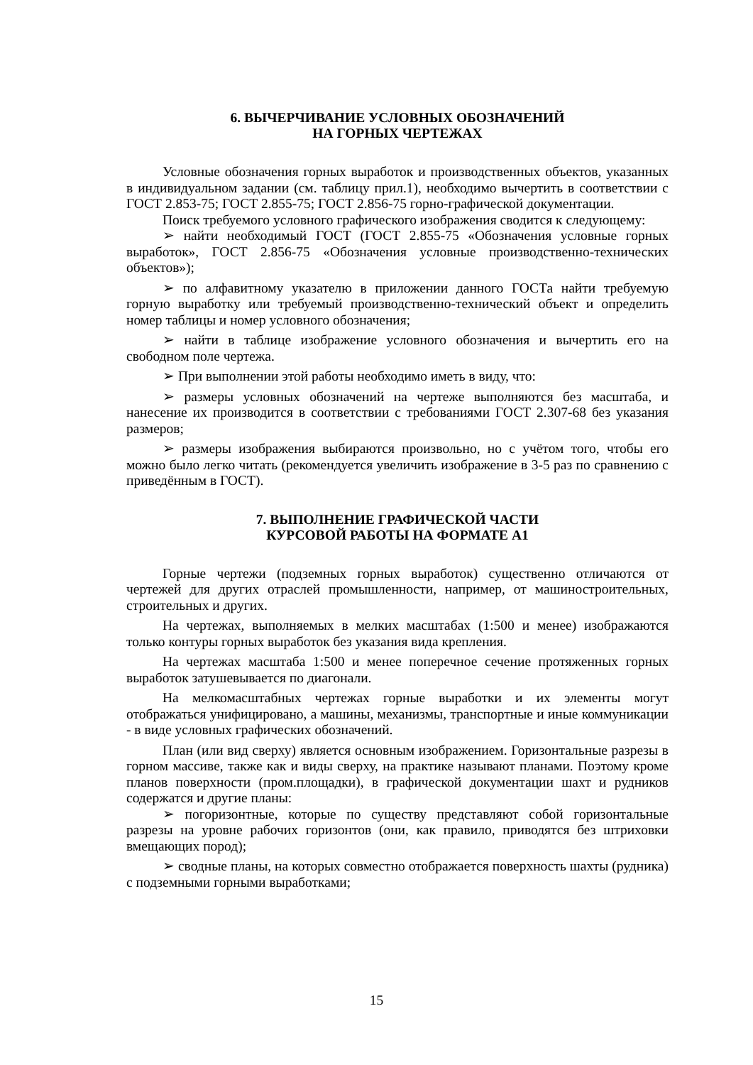6. ВЫЧЕРЧИВАНИЕ УСЛОВНЫХ ОБОЗНАЧЕНИЙ
НА ГОРНЫХ ЧЕРТЕЖАХ
Условные обозначения горных выработок и производственных объектов, указанных в индивидуальном задании (см. таблицу прил.1), необходимо вычертить в соответствии с ГОСТ 2.853-75; ГОСТ 2.855-75; ГОСТ 2.856-75 горно-графической документации.
Поиск требуемого условного графического изображения сводится к следующему:
➢ найти необходимый ГОСТ (ГОСТ 2.855-75 «Обозначения условные горных выработок», ГОСТ 2.856-75 «Обозначения условные производственно-технических объектов»);
➢ по алфавитному указателю в приложении данного ГОСТа найти требуемую горную выработку или требуемый производственно-технический объект и определить номер таблицы и номер условного обозначения;
➢ найти в таблице изображение условного обозначения и вычертить его на свободном поле чертежа.
➢ При выполнении этой работы необходимо иметь в виду, что:
➢ размеры условных обозначений на чертеже выполняются без масштаба, и нанесение их производится в соответствии с требованиями ГОСТ 2.307-68 без указания размеров;
➢ размеры изображения выбираются произвольно, но с учётом того, чтобы его можно было легко читать (рекомендуется увеличить изображение в 3-5 раз по сравнению с приведённым в ГОСТ).
7. ВЫПОЛНЕНИЕ ГРАФИЧЕСКОЙ ЧАСТИ
КУРСОВОЙ РАБОТЫ НА ФОРМАТЕ А1
Горные чертежи (подземных горных выработок) существенно отличаются от чертежей для других отраслей промышленности, например, от машиностроительных, строительных и других.
На чертежах, выполняемых в мелких масштабах (1:500 и менее) изображаются только контуры горных выработок без указания вида крепления.
На чертежах масштаба 1:500 и менее поперечное сечение протяженных горных выработок затушевывается по диагонали.
На мелкомасштабных чертежах горные выработки и их элементы могут отображаться унифицировано, а машины, механизмы, транспортные и иные коммуникации - в виде условных графических обозначений.
План (или вид сверху) является основным изображением. Горизонтальные разрезы в горном массиве, также как и виды сверху, на практике называют планами. Поэтому кроме планов поверхности (пром.площадки), в графической документации шахт и рудников содержатся и другие планы:
➢ погоризонтные, которые по существу представляют собой горизонтальные разрезы на уровне рабочих горизонтов (они, как правило, приводятся без штриховки вмещающих пород);
➢ сводные планы, на которых совместно отображается поверхность шахты (рудника) с подземными горными выработками;
15